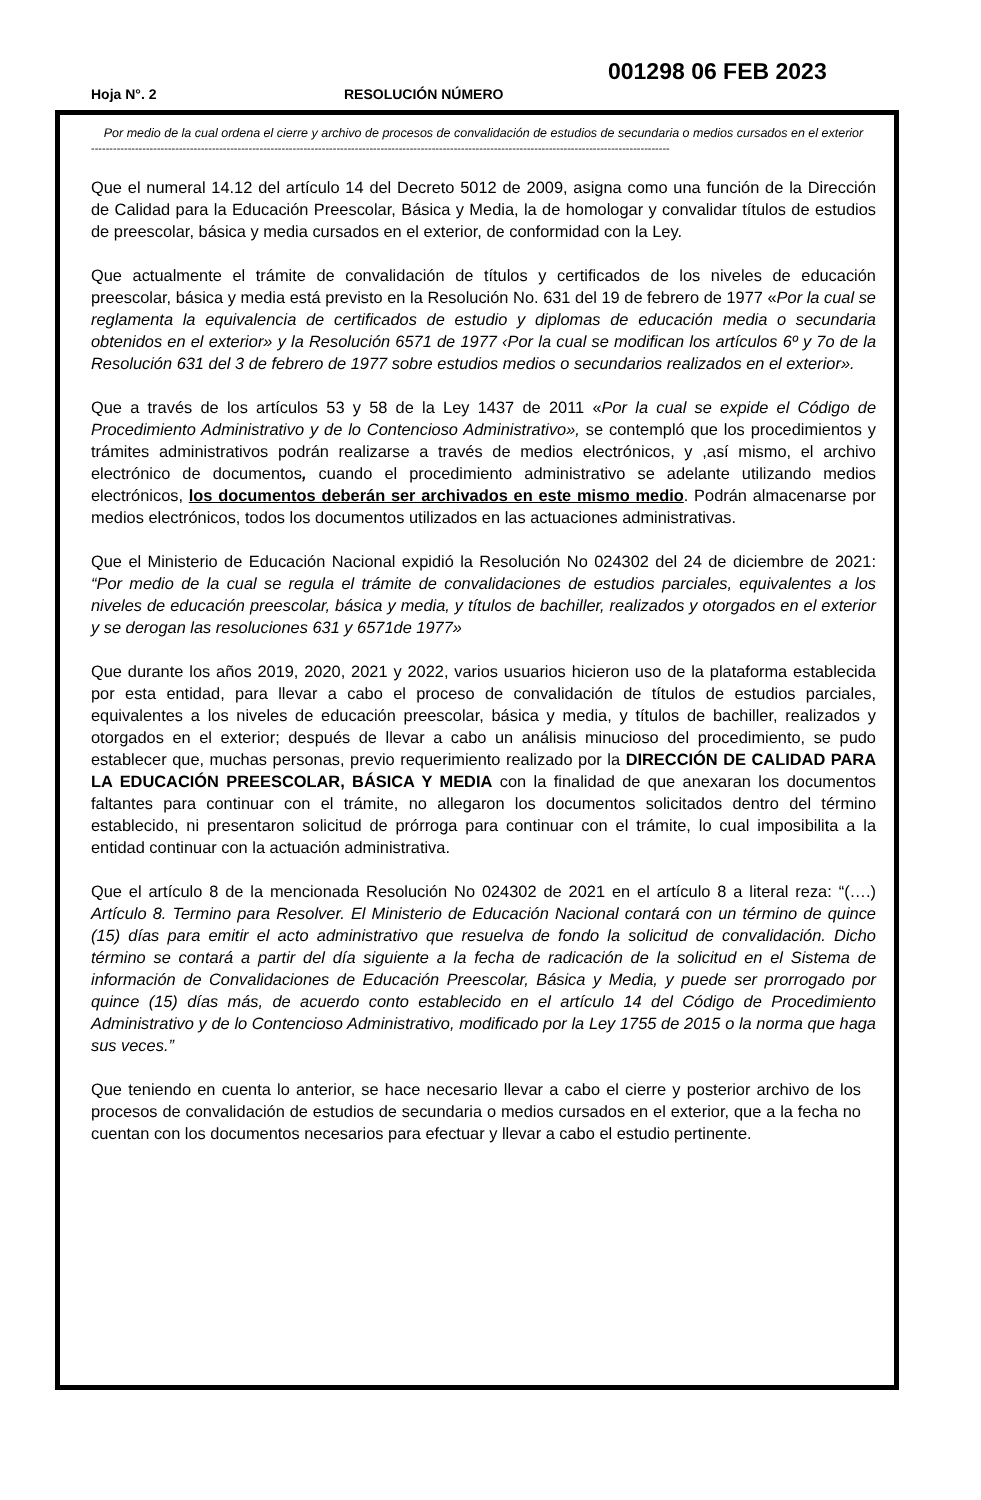001298 06 FEB 2023
Hoja N°. 2 RESOLUCIÓN NÚMERO
Por medio de la cual ordena el cierre y archivo de procesos de convalidación de estudios de secundaria o medios cursados en el exterior
--------------------------------------------------------------------------------------------------------------------------------------------------------------
Que el numeral 14.12 del artículo 14 del Decreto 5012 de 2009, asigna como una función de la Dirección de Calidad para la Educación Preescolar, Básica y Media, la de homologar y convalidar títulos de estudios de preescolar, básica y media cursados en el exterior, de conformidad con la Ley.
Que actualmente el trámite de convalidación de títulos y certificados de los niveles de educación preescolar, básica y media está previsto en la Resolución No. 631 del 19 de febrero de 1977 «Por la cual se reglamenta la equivalencia de certificados de estudio y diplomas de educación media o secundaria obtenidos en el exterior» y la Resolución 6571 de 1977 ‹Por la cual se modifican los artículos 6º y 7o de la Resolución 631 del 3 de febrero de 1977 sobre estudios medios o secundarios realizados en el exterior».
Que a través de los artículos 53 y 58 de la Ley 1437 de 2011 «Por la cual se expide el Código de Procedimiento Administrativo y de lo Contencioso Administrativo», se contempló que los procedimientos y trámites administrativos podrán realizarse a través de medios electrónicos, y ,así mismo, el archivo electrónico de documentos, cuando el procedimiento administrativo se adelante utilizando medios electrónicos, los documentos deberán ser archivados en este mismo medio. Podrán almacenarse por medios electrónicos, todos los documentos utilizados en las actuaciones administrativas.
Que el Ministerio de Educación Nacional expidió la Resolución No 024302 del 24 de diciembre de 2021: “Por medio de la cual se regula el trámite de convalidaciones de estudios parciales, equivalentes a los niveles de educación preescolar, básica y media, y títulos de bachiller, realizados y otorgados en el exterior y se derogan las resoluciones 631 y 6571de 1977»
Que durante los años 2019, 2020, 2021 y 2022, varios usuarios hicieron uso de la plataforma establecida por esta entidad, para llevar a cabo el proceso de convalidación de títulos de estudios parciales, equivalentes a los niveles de educación preescolar, básica y media, y títulos de bachiller, realizados y otorgados en el exterior; después de llevar a cabo un análisis minucioso del procedimiento, se pudo establecer que, muchas personas, previo requerimiento realizado por la DIRECCIÓN DE CALIDAD PARA LA EDUCACIÓN PREESCOLAR, BÁSICA Y MEDIA con la finalidad de que anexaran los documentos faltantes para continuar con el trámite, no allegaron los documentos solicitados dentro del término establecido, ni presentaron solicitud de prórroga para continuar con el trámite, lo cual imposibilita a la entidad continuar con la actuación administrativa.
Que el artículo 8 de la mencionada Resolución No 024302 de 2021 en el artículo 8 a literal reza: “(….) Artículo 8. Termino para Resolver. El Ministerio de Educación Nacional contará con un término de quince (15) días para emitir el acto administrativo que resuelva de fondo la solicitud de convalidación. Dicho término se contará a partir del día siguiente a la fecha de radicación de la solicitud en el Sistema de información de Convalidaciones de Educación Preescolar, Básica y Media, y puede ser prorrogado por quince (15) días más, de acuerdo conto establecido en el artículo 14 del Código de Procedimiento Administrativo y de lo Contencioso Administrativo, modificado por la Ley 1755 de 2015 o la norma que haga sus veces.”
Que teniendo en cuenta lo anterior, se hace necesario llevar a cabo el cierre y posterior archivo de los procesos de convalidación de estudios de secundaria o medios cursados en el exterior, que a la fecha no cuentan con los documentos necesarios para efectuar y llevar a cabo el estudio pertinente.